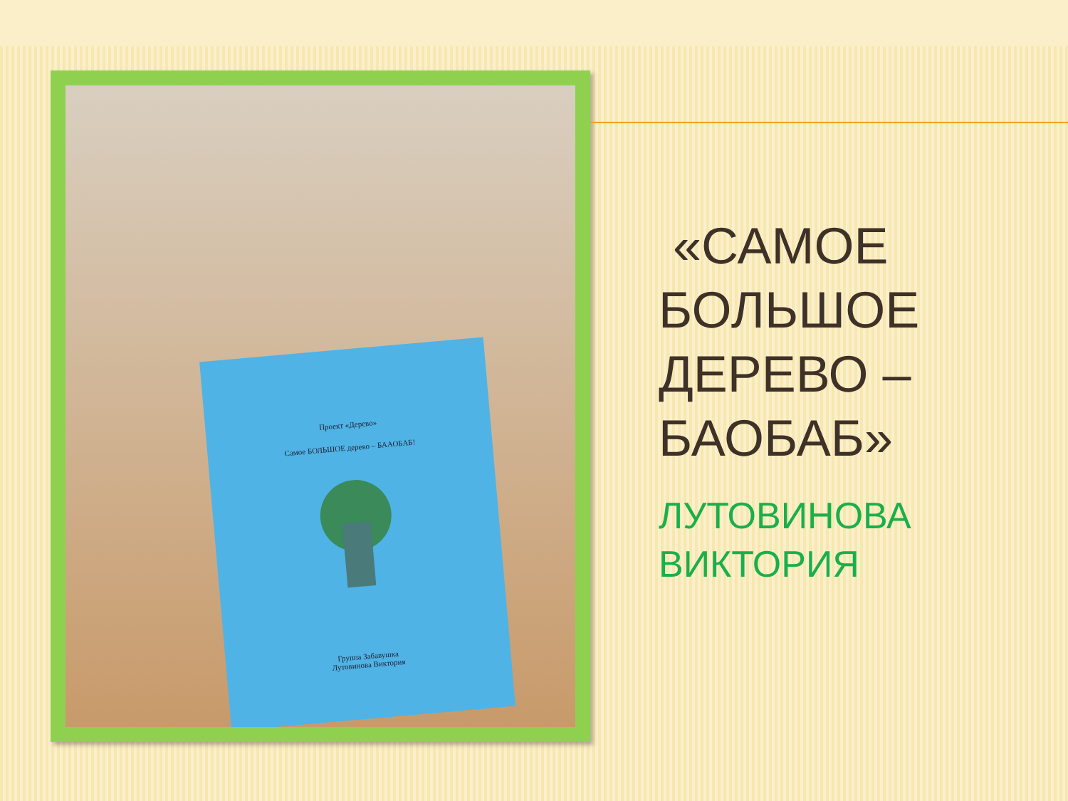Проект «Дерево»
Самое БОЛЬШОЕ дерево – БААОБАБ!
Группа Забавушка
Лутовинова Виктория
«САМОЕ БОЛЬШОЕ ДЕРЕВО – БАОБАБ»
ЛУТОВИНОВА ВИКТОРИЯ